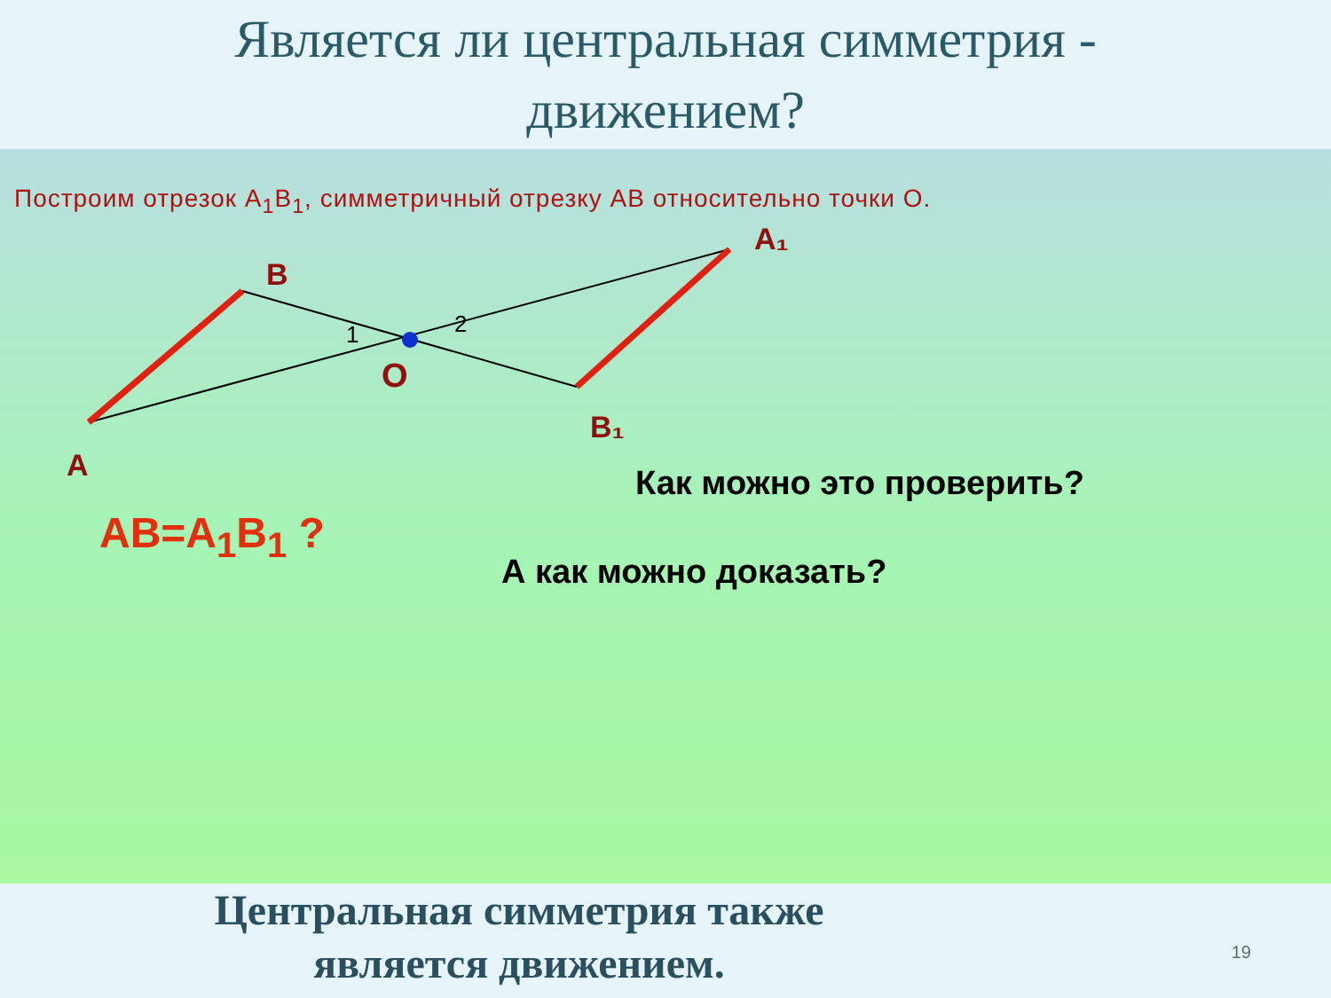Является ли центральная симметрия -
движением?
Построим отрезок A<sub>1</sub>B<sub>1</sub>, симметричный отрезку AB относительно точки O.
B
A₁
O
1
2
B₁
A
Как можно это проверить?
AB=A<sub>1</sub>B<sub>1</sub> ?
А как можно доказать?
Центральная симметрия также является движением.
19